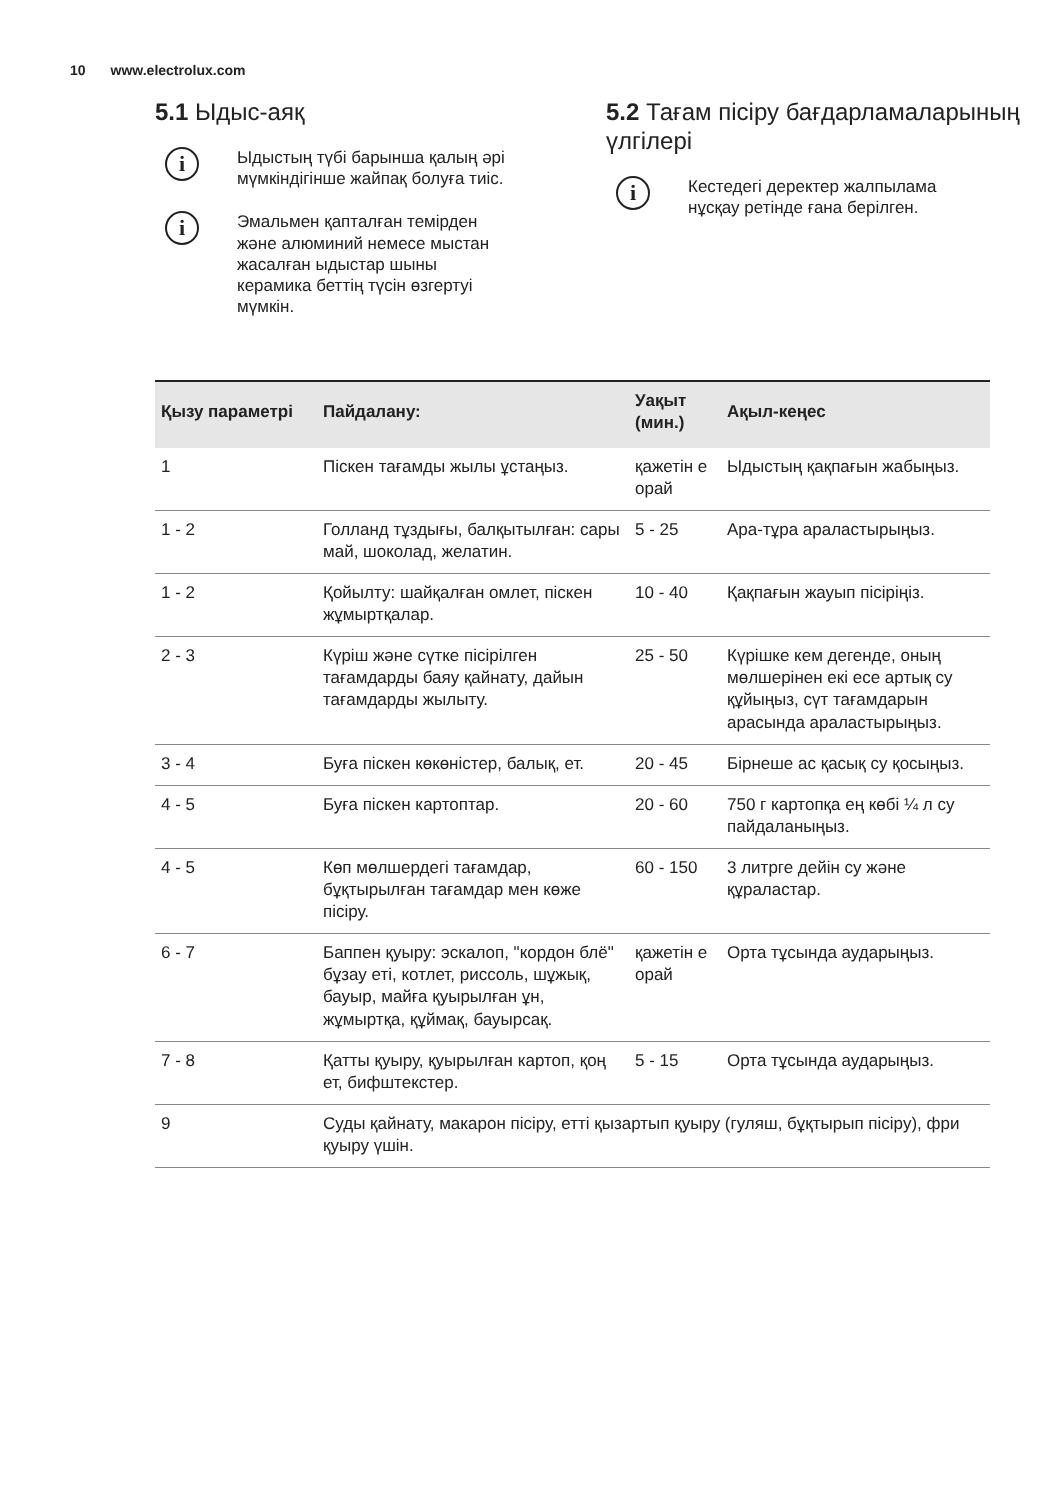10 www.electrolux.com
5.1 Ыдыс-аяқ
i
Ыдыстың түбі барынша қалың әрі мүмкіндігінше жайпақ болуға тиіс.
i
Эмальмен қапталған темірден және алюминий немесе мыстан жасалған ыдыстар шыны керамика беттің түсін өзгертуі мүмкін.
5.2 Тағам пісіру бағдарламаларының үлгілері
i
Кестедегі деректер жалпылама нұсқау ретінде ғана берілген.
| Қызу параметрі | Пайдалану: | Уақыт (мин.) | Ақыл-кеңес |
| --- | --- | --- | --- |
| 1 | Піскен тағамды жылы ұстаңыз. | қажетін е орай | Ыдыстың қақпағын жабыңыз. |
| 1 - 2 | Голланд тұздығы, балқытылған: сары май, шоколад, желатин. | 5 - 25 | Ара-тұра араластырыңыз. |
| 1 - 2 | Қойылту: шайқалған омлет, піскен жұмыртқалар. | 10 - 40 | Қақпағын жауып пісіріңіз. |
| 2 - 3 | Күріш және сүтке пісірілген тағамдарды баяу қайнату, дайын тағамдарды жылыту. | 25 - 50 | Күрішке кем дегенде, оның мөлшерінен екі есе артық су құйыңыз, сүт тағамдарын арасында араластырыңыз. |
| 3 - 4 | Буға піскен көкөністер, балық, ет. | 20 - 45 | Бірнеше ас қасық су қосыңыз. |
| 4 - 5 | Буға піскен картоптар. | 20 - 60 | 750 г картопқа ең көбі ¼ л су пайдаланыңыз. |
| 4 - 5 | Көп мөлшердегі тағамдар, бұқтырылған тағамдар мен көже пісіру. | 60 - 150 | 3 литрге дейін су және құраластар. |
| 6 - 7 | Баппен қуыру: эскалоп, "кордон блё" бұзау еті, котлет, риссоль, шұжық, бауыр, майға қуырылған ұн, жұмыртқа, құймақ, бауырсақ. | қажетін е орай | Орта тұсында аударыңыз. |
| 7 - 8 | Қатты қуыру, қуырылған картоп, қоң ет, бифштекстер. | 5 - 15 | Орта тұсында аударыңыз. |
| 9 | Суды қайнату, макарон пісіру, етті қызартып қуыру (гуляш, бұқтырып пісіру), фри қуыру үшін. | | |